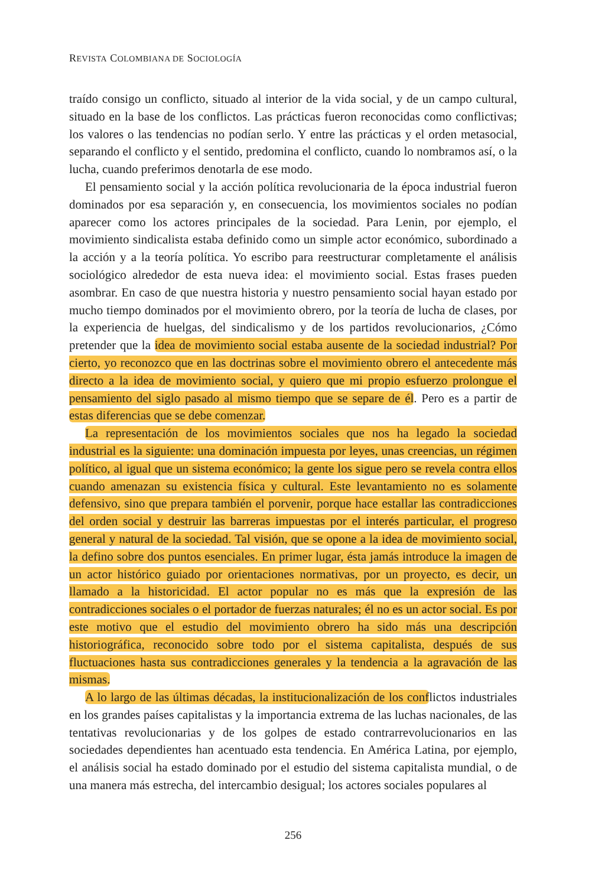REVISTA COLOMBIANA DE SOCIOLOGÍA
traído consigo un conflicto, situado al interior de la vida social, y de un campo cultural, situado en la base de los conflictos. Las prácticas fueron reconocidas como conflictivas; los valores o las tendencias no podían serlo. Y entre las prácticas y el orden metasocial, separando el conflicto y el sentido, predomina el conflicto, cuando lo nombramos así, o la lucha, cuando preferimos denotarla de ese modo.
El pensamiento social y la acción política revolucionaria de la época industrial fueron dominados por esa separación y, en consecuencia, los movimientos sociales no podían aparecer como los actores principales de la sociedad. Para Lenin, por ejemplo, el movimiento sindicalista estaba definido como un simple actor económico, subordinado a la acción y a la teoría política. Yo escribo para reestructurar completamente el análisis sociológico alrededor de esta nueva idea: el movimiento social. Estas frases pueden asombrar. En caso de que nuestra historia y nuestro pensamiento social hayan estado por mucho tiempo dominados por el movimiento obrero, por la teoría de lucha de clases, por la experiencia de huelgas, del sindicalismo y de los partidos revolucionarios, ¿Cómo pretender que la idea de movimiento social estaba ausente de la sociedad industrial? Por cierto, yo reconozco que en las doctrinas sobre el movimiento obrero el antecedente más directo a la idea de movimiento social, y quiero que mi propio esfuerzo prolongue el pensamiento del siglo pasado al mismo tiempo que se separe de él. Pero es a partir de estas diferencias que se debe comenzar.
La representación de los movimientos sociales que nos ha legado la sociedad industrial es la siguiente: una dominación impuesta por leyes, unas creencias, un régimen político, al igual que un sistema económico; la gente los sigue pero se revela contra ellos cuando amenazan su existencia física y cultural. Este levantamiento no es solamente defensivo, sino que prepara también el porvenir, porque hace estallar las contradicciones del orden social y destruir las barreras impuestas por el interés particular, el progreso general y natural de la sociedad. Tal visión, que se opone a la idea de movimiento social, la defino sobre dos puntos esenciales. En primer lugar, ésta jamás introduce la imagen de un actor histórico guiado por orientaciones normativas, por un proyecto, es decir, un llamado a la historicidad. El actor popular no es más que la expresión de las contradicciones sociales o el portador de fuerzas naturales; él no es un actor social. Es por este motivo que el estudio del movimiento obrero ha sido más una descripción historiográfica, reconocido sobre todo por el sistema capitalista, después de sus fluctuaciones hasta sus contradicciones generales y la tendencia a la agravación de las mismas.
A lo largo de las últimas décadas, la institucionalización de los conflictos industriales en los grandes países capitalistas y la importancia extrema de las luchas nacionales, de las tentativas revolucionarias y de los golpes de estado contrarrevolucionarios en las sociedades dependientes han acentuado esta tendencia. En América Latina, por ejemplo, el análisis social ha estado dominado por el estudio del sistema capitalista mundial, o de una manera más estrecha, del intercambio desigual; los actores sociales populares al
256